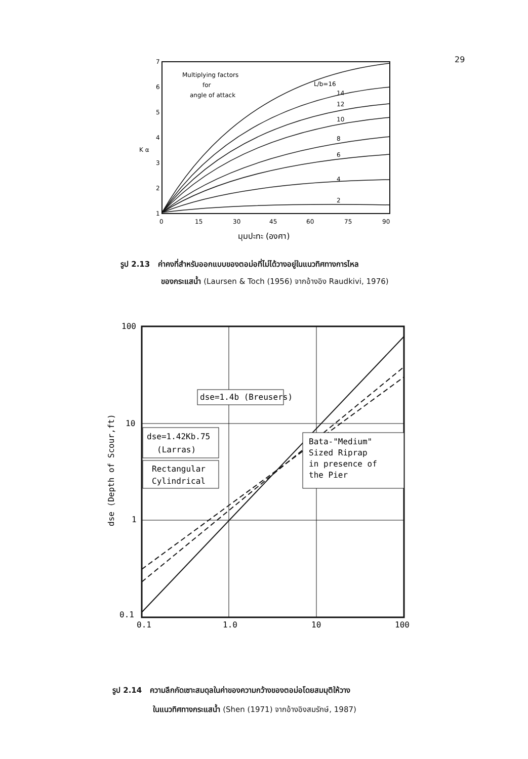29
7
6
5
4
3
2
1
K α
0
15
30
45
60
75
90
มุมปะทะ (องศา)
Multiplying factors
for
angle of attack
L/b=16
14
12
10
8
6
4
2
รูป 2.13 ค่าคงที่สำหรับออกแบบของตอม่อที่ไม่ได้วางอยู่ในแนวทิศทางการไหล
ของกระแสน้ำ (Laursen & Toch (1956) จากอ้างอิง Raudkivi, 1976)
100
10
1
0.1
0.1
1.0
10
100
dse (Depth of Scour,ft)
dse=1.4b (Breusers)
dse=1.42Kb.75
(Larras)
Rectangular
Cylindrical
Bata-"Medium"
Sized Riprap
in presence of
the Pier
รูป 2.14 ความลึกกัดเซาะสมดุลในค่าของความกว้างของตอม่อโดยสมมุติให้วาง
ในแนวทิศทางกระแสน้ำ (Shen (1971) จากอ้างอิงสมรักษ์, 1987)